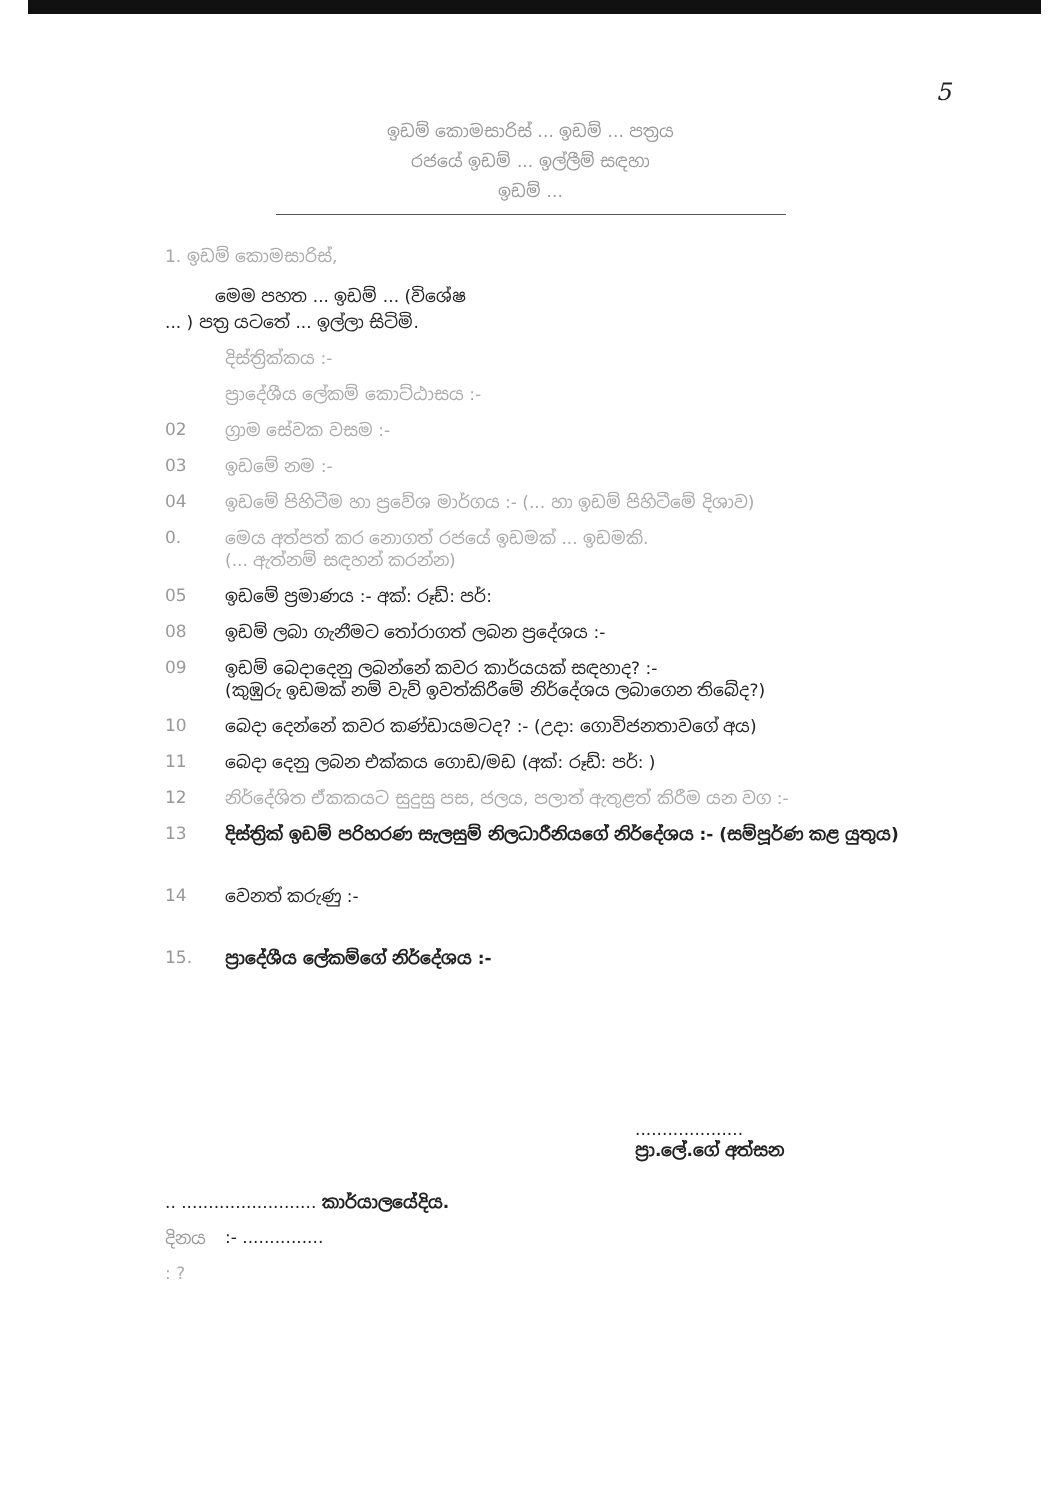5
ඉඩම් කොමසාරිස් ... ඉඩම් ... පත්‍රය
රජයේ ඉඩම් ... ඉල්ලීම් සඳහා
ඉඩම් ...
1. ඉඩම් කොමසාරිස්,
මෙම පහත ... ඉඩම් ... (විශේෂ
... ) පත්‍ර යටතේ ... ඉල්ලා සිටිමි.
දිස්ත්‍රික්කය :-
ප්‍රාදේශීය ලේකම් කොට්ඨාසය :-
02 ග්‍රාම සේවක වසම :-
03 ඉඩමේ නම :-
04 ඉඩමේ පිහිටීම හා ප්‍රවේශ මාර්ගය :- (... හා ඉඩම් පිහිටීමේ දිශාව)
0. මෙය අත්පත් කර නොගත් රජයේ ඉඩමක් ... ඉඩමකි.
(... ඇත්නම් සඳහන් කරන්න)
05 ඉඩමේ ප්‍රමාණය :- අක්: රූඩ්: පර්:
08 ඉඩම් ලබා ගැනීමට තෝරාගත් ලබන ප්‍රදේශය :-
09 ඉඩම් බෙදාදෙනු ලබන්නේ කවර කාර්යයක් සඳහාද? :-
(කුඹුරු ඉඩමක් නම් වැව් ඉවත්කිරීමේ නිර්දේශය ලබාගෙන තිබේද?)
10 බෙදා දෙන්නේ කවර කණ්ඩායමටද? :- (උදා: ගොවිජනතාවගේ අය)
11 බෙදා දෙනු ලබන එක්කය ගොඩ/මඩ (අක්: රූඩ්: පර්: )
12 නිර්දේශිත ඒකකයට සුදුසු පස, ජලය, පලාත් ඇතුළත් කිරීම යන වග :-
13 දිස්ත්‍රික් ඉඩම් පරිහරණ සැලසුම් නිලධාරීනියගේ නිර්දේශය :- (සම්පූර්ණ කළ යුතුය)
14 වෙනත් කරුණු :-
15. ප්‍රාදේශීය ලේකම්ගේ නිර්දේශය :-
....................
ප්‍රා.ලේ.ගේ අත්සන
.. ......................... කාර්යාලයේදිය.
දිනය:- ...............
: ?